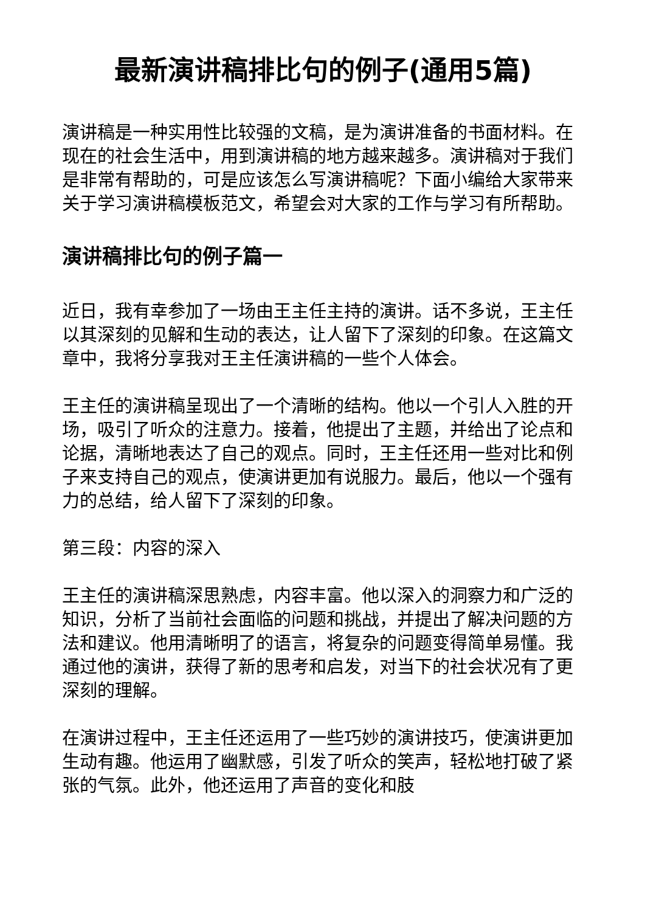最新演讲稿排比句的例子(通用5篇)
演讲稿是一种实用性比较强的文稿，是为演讲准备的书面材料。在现在的社会生活中，用到演讲稿的地方越来越多。演讲稿对于我们是非常有帮助的，可是应该怎么写演讲稿呢？下面小编给大家带来关于学习演讲稿模板范文，希望会对大家的工作与学习有所帮助。
演讲稿排比句的例子篇一
近日，我有幸参加了一场由王主任主持的演讲。话不多说，王主任以其深刻的见解和生动的表达，让人留下了深刻的印象。在这篇文章中，我将分享我对王主任演讲稿的一些个人体会。
王主任的演讲稿呈现出了一个清晰的结构。他以一个引人入胜的开场，吸引了听众的注意力。接着，他提出了主题，并给出了论点和论据，清晰地表达了自己的观点。同时，王主任还用一些对比和例子来支持自己的观点，使演讲更加有说服力。最后，他以一个强有力的总结，给人留下了深刻的印象。
第三段：内容的深入
王主任的演讲稿深思熟虑，内容丰富。他以深入的洞察力和广泛的知识，分析了当前社会面临的问题和挑战，并提出了解决问题的方法和建议。他用清晰明了的语言，将复杂的问题变得简单易懂。我通过他的演讲，获得了新的思考和启发，对当下的社会状况有了更深刻的理解。
在演讲过程中，王主任还运用了一些巧妙的演讲技巧，使演讲更加生动有趣。他运用了幽默感，引发了听众的笑声，轻松地打破了紧张的气氛。此外，他还运用了声音的变化和肢